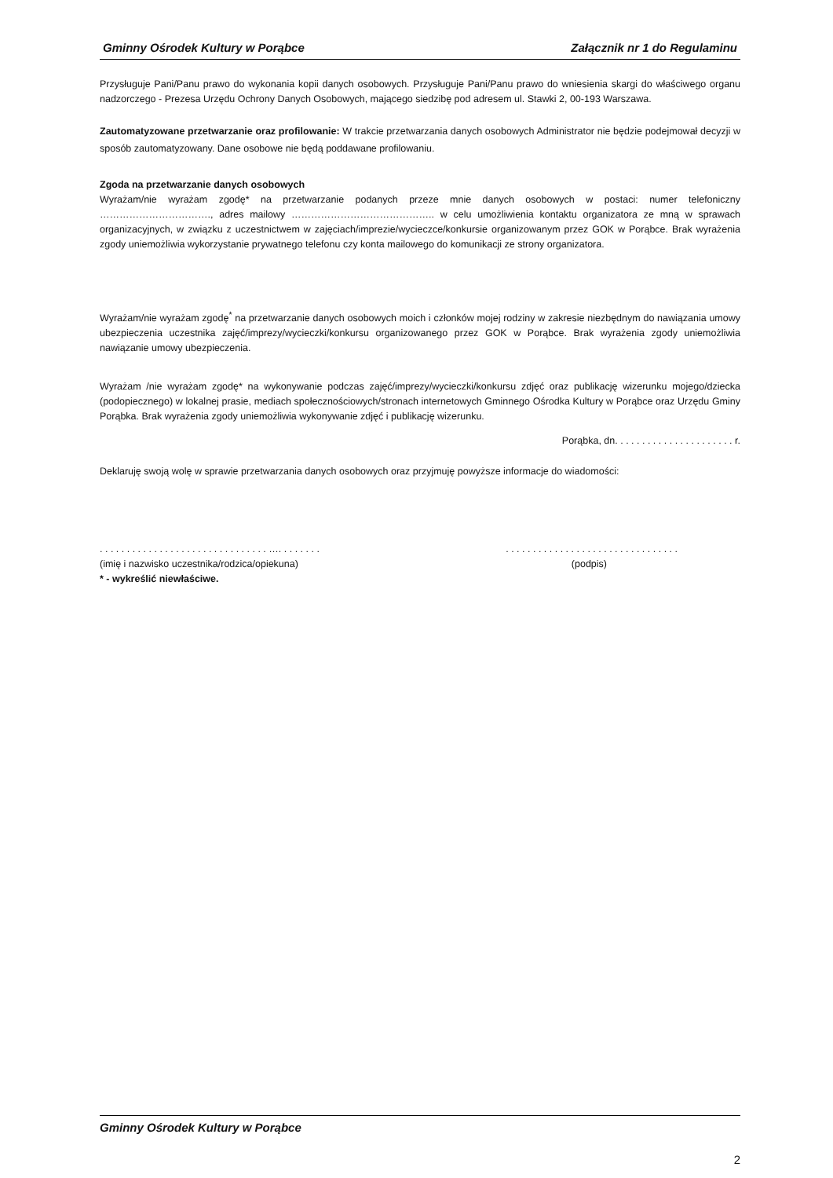Gminny Ośrodek Kultury w Porąbce Załącznik nr 1 do Regulaminu
Przysługuje Pani/Panu prawo do wykonania kopii danych osobowych. Przysługuje Pani/Panu prawo do wniesienia skargi do właściwego organu nadzorczego - Prezesa Urzędu Ochrony Danych Osobowych, mającego siedzibę pod adresem ul. Stawki 2, 00-193 Warszawa.
Zautomatyzowane przetwarzanie oraz profilowanie: W trakcie przetwarzania danych osobowych Administrator nie będzie podejmował decyzji w sposób zautomatyzowany. Dane osobowe nie będą poddawane profilowaniu.
Zgoda na przetwarzanie danych osobowych
Wyrażam/nie wyrażam zgodę* na przetwarzanie podanych przeze mnie danych osobowych w postaci: numer telefoniczny ……………………………., adres mailowy …………………………………….. w celu umożliwienia kontaktu organizatora ze mną w sprawach organizacyjnych, w związku z uczestnictwem w zajęciach/imprezie/wycieczce/konkursie organizowanym przez GOK w Porąbce. Brak wyrażenia zgody uniemożliwia wykorzystanie prywatnego telefonu czy konta mailowego do komunikacji ze strony organizatora.
Wyrażam/nie wyrażam zgodę<sup>*</sup> na przetwarzanie danych osobowych moich i członków mojej rodziny w zakresie niezbędnym do nawiązania umowy ubezpieczenia uczestnika zajęć/imprezy/wycieczki/konkursu organizowanego przez GOK w Porąbce. Brak wyrażenia zgody uniemożliwia nawiązanie umowy ubezpieczenia.
Wyrażam /nie wyrażam zgodę* na wykonywanie podczas zajęć/imprezy/wycieczki/konkursu zdjęć oraz publikację wizerunku mojego/dziecka (podopiecznego) w lokalnej prasie, mediach społecznościowych/stronach internetowych Gminnego Ośrodka Kultury w Porąbce oraz Urzędu Gminy Porąbka. Brak wyrażenia zgody uniemożliwia wykonywanie zdjęć i publikację wizerunku.
Porąbka, dn. . . . . . . . . . . . . . . . . . . . . . r.
Deklaruję swoją wolę w sprawie przetwarzania danych osobowych oraz przyjmuję powyższe informacje do wiadomości:
. . . . . . . . . . . . . . . . . . . . . . . . . . . . . . . …. . . . . . . .. . . . . . . . . . . . . . . . . . . . . . . . . . . . . . . .
(imię i nazwisko uczestnika/rodzica/opiekuna) (podpis)
* - wykreślić niewłaściwe.
Gminny Ośrodek Kultury w Porąbce
2